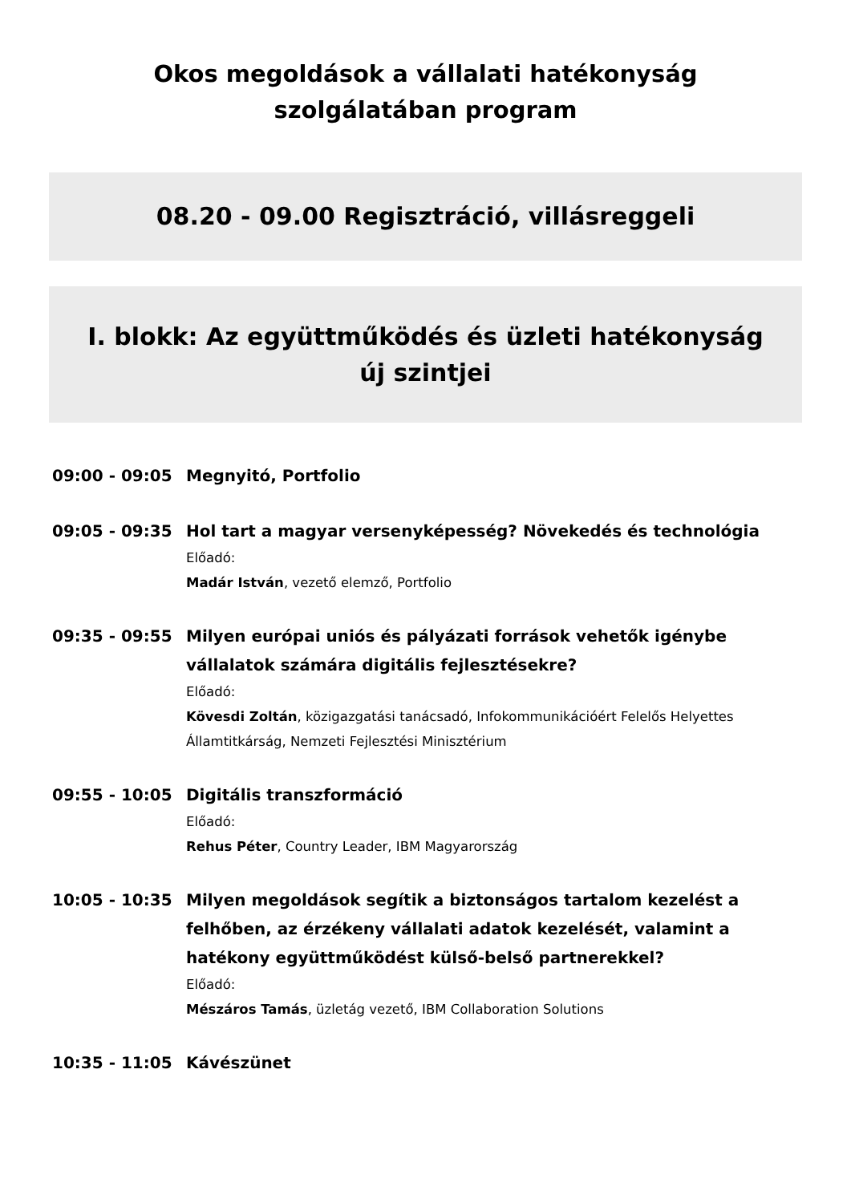Okos megoldások a vállalati hatékonyság
szolgálatában program
08.20 - 09.00 Regisztráció, villásreggeli
I. blokk: Az együttműködés és üzleti hatékonyság
új szintjei
09:00 - 09:05
Megnyitó, Portfolio
09:05 - 09:35
Hol tart a magyar versenyképesség? Növekedés és technológia
Előadó:
Madár István, vezető elemző, Portfolio
09:35 - 09:55
Milyen európai uniós és pályázati források vehetők igénybe vállalatok számára digitális fejlesztésekre?
Előadó:
Kövesdi Zoltán, közigazgatási tanácsadó, Infokommunikációért Felelős Helyettes Államtitkárság, Nemzeti Fejlesztési Minisztérium
09:55 - 10:05
Digitális transzformáció
Előadó:
Rehus Péter, Country Leader, IBM Magyarország
10:05 - 10:35
Milyen megoldások segítik a biztonságos tartalom kezelést a felhőben, az érzékeny vállalati adatok kezelését, valamint a hatékony együttműködést külső-belső partnerekkel?
Előadó:
Mészáros Tamás, üzletág vezető, IBM Collaboration Solutions
10:35 - 11:05
Kávészünet